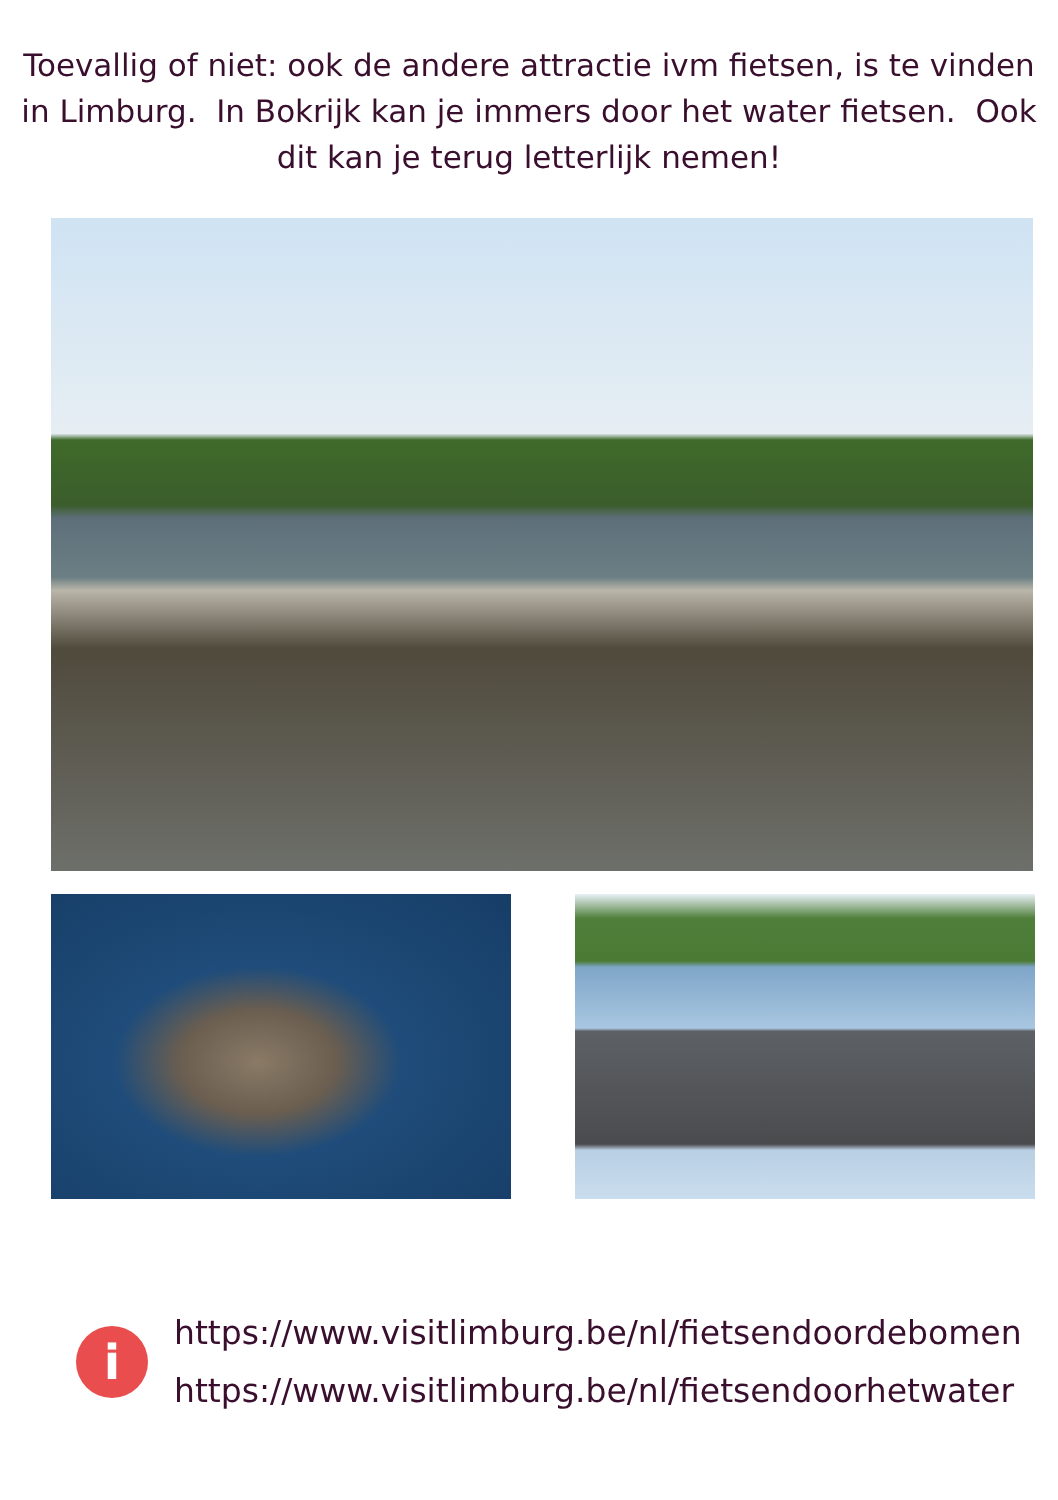Toevallig of niet: ook de andere attractie ivm fietsen, is te vinden in Limburg. In Bokrijk kan je immers door het water fietsen. Ook dit kan je terug letterlijk nemen!
i
https://www.visitlimburg.be/nl/fietsendoordebomen
https://www.visitlimburg.be/nl/fietsendoorhetwater